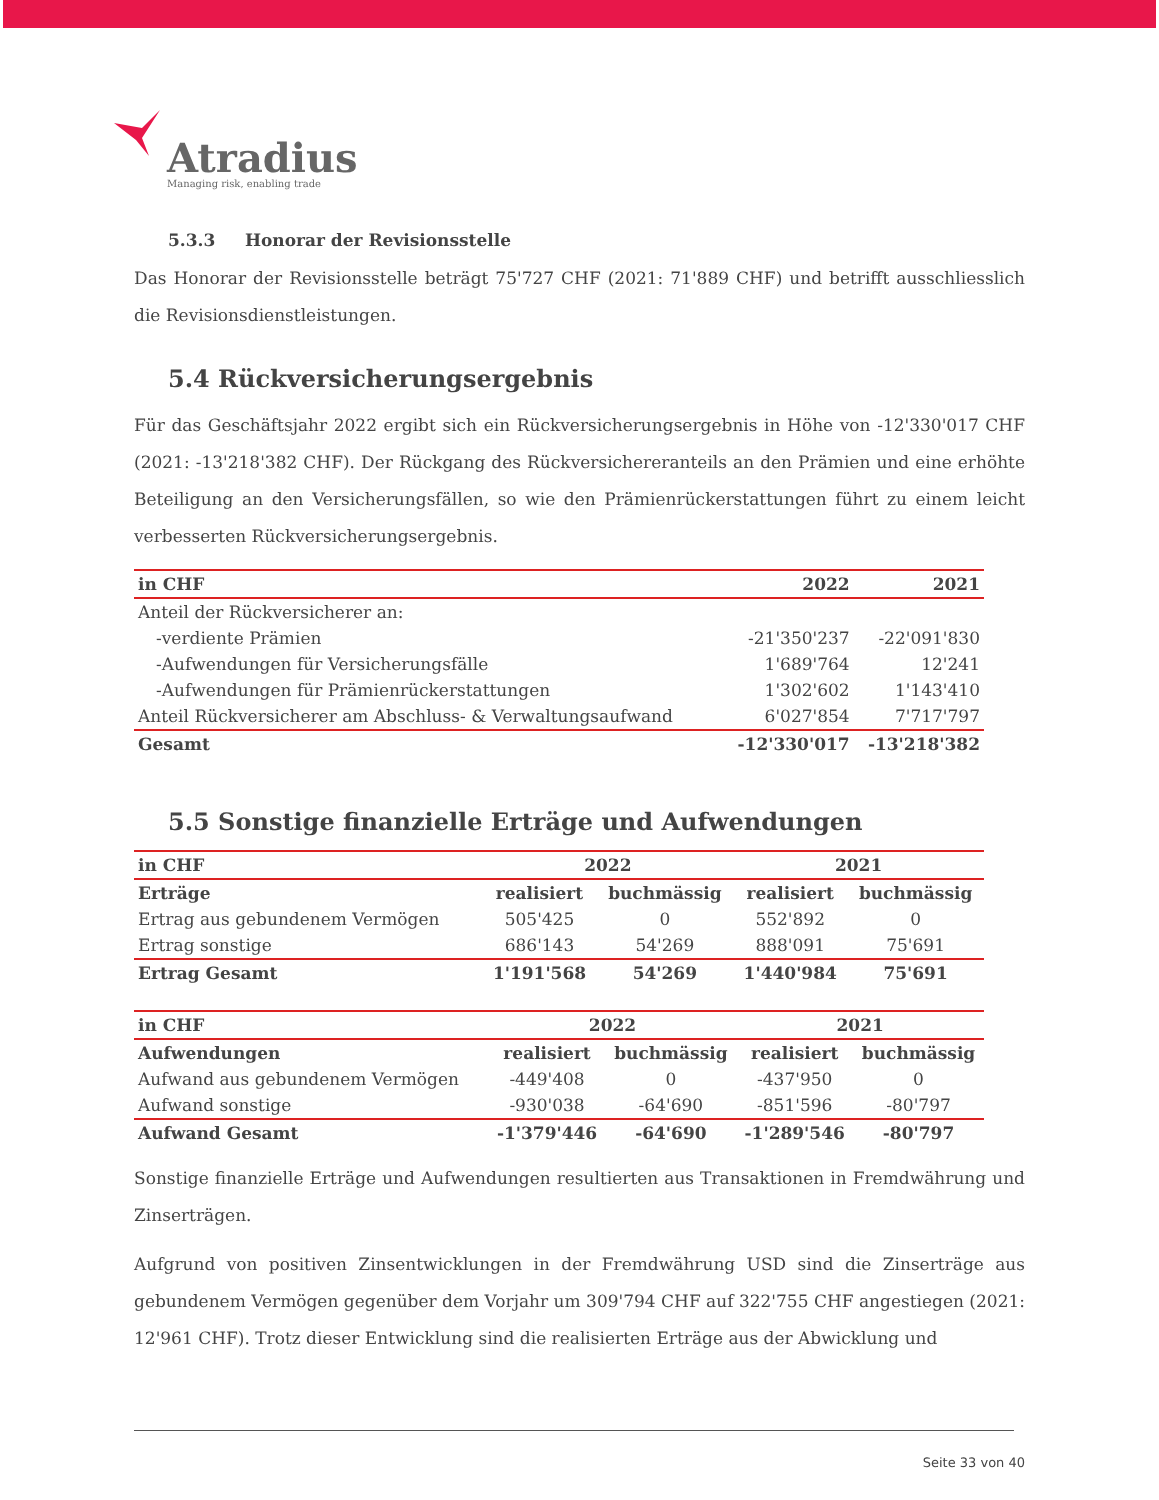Atradius
Managing risk, enabling trade
5.3.3 Honorar der Revisionsstelle
Das Honorar der Revisionsstelle beträgt 75'727 CHF (2021: 71'889 CHF) und betrifft ausschliesslich die Revisionsdienstleistungen.
5.4 Rückversicherungsergebnis
Für das Geschäftsjahr 2022 ergibt sich ein Rückversicherungsergebnis in Höhe von -12'330'017 CHF (2021: -13'218'382 CHF). Der Rückgang des Rückversichereranteils an den Prämien und eine erhöhte Beteiligung an den Versicherungsfällen, so wie den Prämienrückerstattungen führt zu einem leicht verbesserten Rückversicherungsergebnis.
| in CHF | 2022 | 2021 |
| --- | --- | --- |
| Anteil der Rückversicherer an: | | |
| -verdiente Prämien | -21'350'237 | -22'091'830 |
| -Aufwendungen für Versicherungsfälle | 1'689'764 | 12'241 |
| -Aufwendungen für Prämienrückerstattungen | 1'302'602 | 1'143'410 |
| Anteil Rückversicherer am Abschluss- & Verwaltungsaufwand | 6'027'854 | 7'717'797 |
| Gesamt | -12'330'017 | -13'218'382 |
5.5 Sonstige finanzielle Erträge und Aufwendungen
| in CHF | 2022 | | 2021 | |
| --- | --- | --- | --- | --- |
| Erträge | realisiert | buchmässig | realisiert | buchmässig |
| Ertrag aus gebundenem Vermögen | 505'425 | 0 | 552'892 | 0 |
| Ertrag sonstige | 686'143 | 54'269 | 888'091 | 75'691 |
| Ertrag Gesamt | 1'191'568 | 54'269 | 1'440'984 | 75'691 |
| in CHF | 2022 | | 2021 | |
| --- | --- | --- | --- | --- |
| Aufwendungen | realisiert | buchmässig | realisiert | buchmässig |
| Aufwand aus gebundenem Vermögen | -449'408 | 0 | -437'950 | 0 |
| Aufwand sonstige | -930'038 | -64'690 | -851'596 | -80'797 |
| Aufwand Gesamt | -1'379'446 | -64'690 | -1'289'546 | -80'797 |
Sonstige finanzielle Erträge und Aufwendungen resultierten aus Transaktionen in Fremdwährung und Zinserträgen.
Aufgrund von positiven Zinsentwicklungen in der Fremdwährung USD sind die Zinserträge aus gebundenem Vermögen gegenüber dem Vorjahr um 309'794 CHF auf 322'755 CHF angestiegen (2021: 12'961 CHF). Trotz dieser Entwicklung sind die realisierten Erträge aus der Abwicklung und
Seite 33 von 40